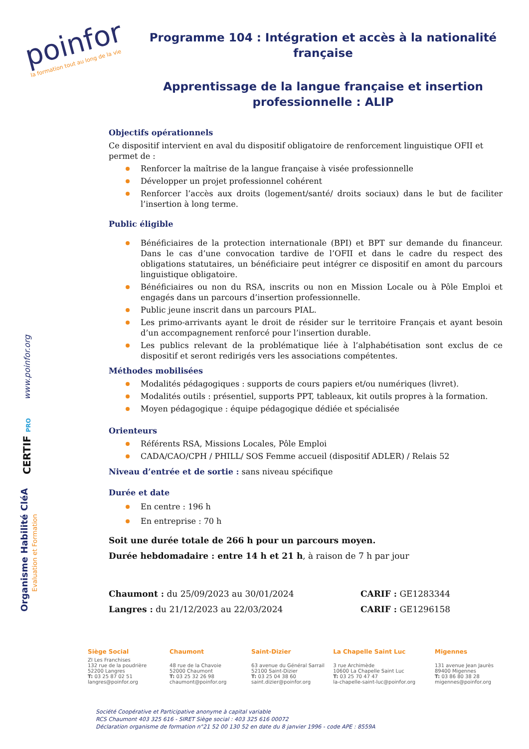poinfor
la formation tout au long de la vie
www.poinfor.org
CERTIF PRO
Organisme Habilité CléA
Evaluation et Formation
Programme 104 : Intégration et accès à la nationalité française
Apprentissage de la langue française et insertion professionnelle : ALIP
Objectifs opérationnels
Ce dispositif intervient en aval du dispositif obligatoire de renforcement linguistique OFII et permet de :
Renforcer la maîtrise de la langue française à visée professionnelle
Développer un projet professionnel cohérent
Renforcer l’accès aux droits (logement/santé/ droits sociaux) dans le but de faciliter l’insertion à long terme.
Public éligible
Bénéficiaires de la protection internationale (BPI) et BPT sur demande du financeur. Dans le cas d’une convocation tardive de l’OFII et dans le cadre du respect des obligations statutaires, un bénéficiaire peut intégrer ce dispositif en amont du parcours linguistique obligatoire.
Bénéficiaires ou non du RSA, inscrits ou non en Mission Locale ou à Pôle Emploi et engagés dans un parcours d’insertion professionnelle.
Public jeune inscrit dans un parcours PIAL.
Les primo-arrivants ayant le droit de résider sur le territoire Français et ayant besoin d’un accompagnement renforcé pour l’insertion durable.
Les publics relevant de la problématique liée à l’alphabétisation sont exclus de ce dispositif et seront redirigés vers les associations compétentes.
Méthodes mobilisées
Modalités pédagogiques : supports de cours papiers et/ou numériques (livret).
Modalités outils : présentiel, supports PPT, tableaux, kit outils propres à la formation.
Moyen pédagogique : équipe pédagogique dédiée et spécialisée
Orienteurs
Référents RSA, Missions Locales, Pôle Emploi
CADA/CAO/CPH / PHILL/ SOS Femme accueil (dispositif ADLER) / Relais 52
Niveau d’entrée et de sortie : sans niveau spécifique
Durée et date
En centre : 196 h
En entreprise : 70 h
Soit une durée totale de 266 h pour un parcours moyen.
Durée hebdomadaire : entre 14 h et 21 h, à raison de 7 h par jour
Chaumont : du 25/09/2023 au 30/01/2024
Langres : du 21/12/2023 au 22/03/2024
CARIF : GE1283344
CARIF : GE1296158
Siège Social
ZI Les Franchises
132 rue de la poudrière
52200 Langres
T: 03 25 87 02 51
langres@poinfor.org
Chaumont
48 rue de la Chavoie
52000 Chaumont
T: 03 25 32 26 98
chaumont@poinfor.org
Saint-Dizier
63 avenue du Général Sarrail
52100 Saint-Dizier
T: 03 25 04 38 60
saint.dizier@poinfor.org
La Chapelle Saint Luc
3 rue Archimède
10600 La Chapelle Saint Luc
T: 03 25 70 47 47
la-chapelle-saint-luc@poinfor.org
Migennes
131 avenue Jean Jaurès
89400 Migennes
T: 03 86 80 38 28
migennes@poinfor.org
Société Coopérative et Participative anonyme à capital variable
RCS Chaumont 403 325 616 - SIRET Siège social : 403 325 616 00072
Déclaration organisme de formation n°21 52 00 130 52 en date du 8 janvier 1996 - code APE : 8559A